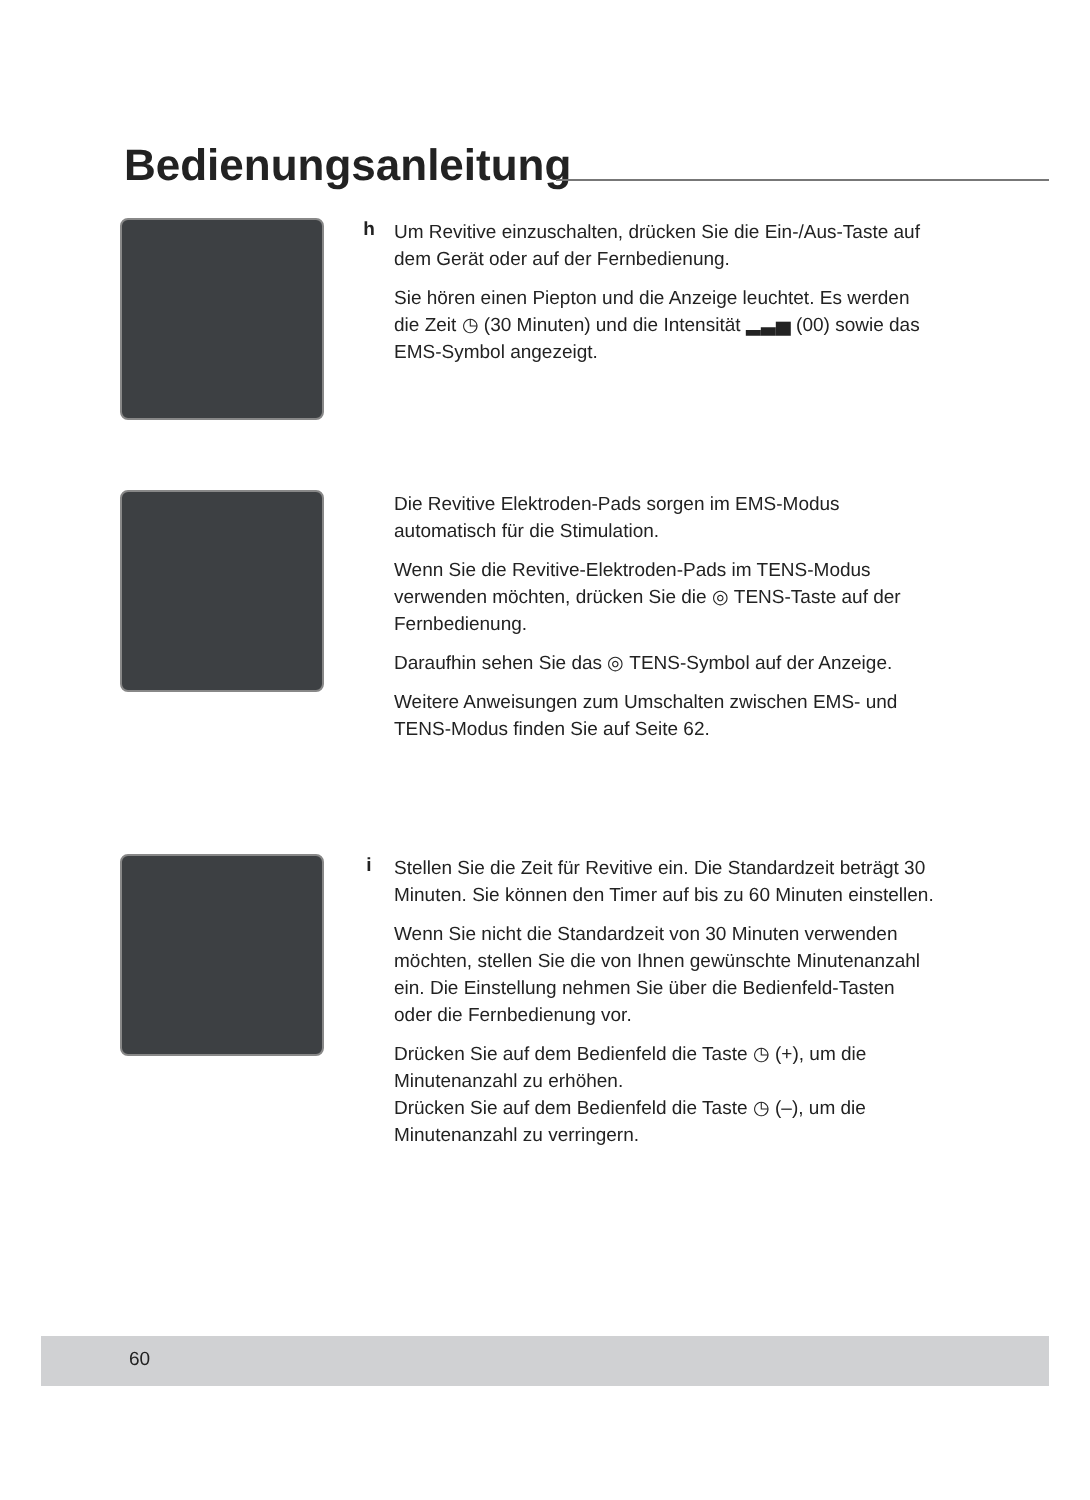Bedienungsanleitung
h
Um Revitive einzuschalten, drücken Sie die Ein-/Aus-Taste auf dem Gerät oder auf der Fernbedienung.
Sie hören einen Piepton und die Anzeige leuchtet. Es werden die Zeit ◷ (30 Minuten) und die Intensität ▂▃▅ (00) sowie das EMS-Symbol angezeigt.
Die Revitive Elektroden-Pads sorgen im EMS-Modus automatisch für die Stimulation.
Wenn Sie die Revitive-Elektroden-Pads im TENS-Modus verwenden möchten, drücken Sie die ◎ TENS-Taste auf der Fernbedienung.
Daraufhin sehen Sie das ◎ TENS-Symbol auf der Anzeige.
Weitere Anweisungen zum Umschalten zwischen EMS- und TENS-Modus finden Sie auf Seite 62.
i
Stellen Sie die Zeit für Revitive ein. Die Standardzeit beträgt 30 Minuten. Sie können den Timer auf bis zu 60 Minuten einstellen.
Wenn Sie nicht die Standardzeit von 30 Minuten verwenden möchten, stellen Sie die von Ihnen gewünschte Minutenanzahl ein. Die Einstellung nehmen Sie über die Bedienfeld-Tasten oder die Fernbedienung vor.
Drücken Sie auf dem Bedienfeld die Taste ◷ (+), um die Minutenanzahl zu erhöhen.
Drücken Sie auf dem Bedienfeld die Taste ◷ (–), um die Minutenanzahl zu verringern.
60